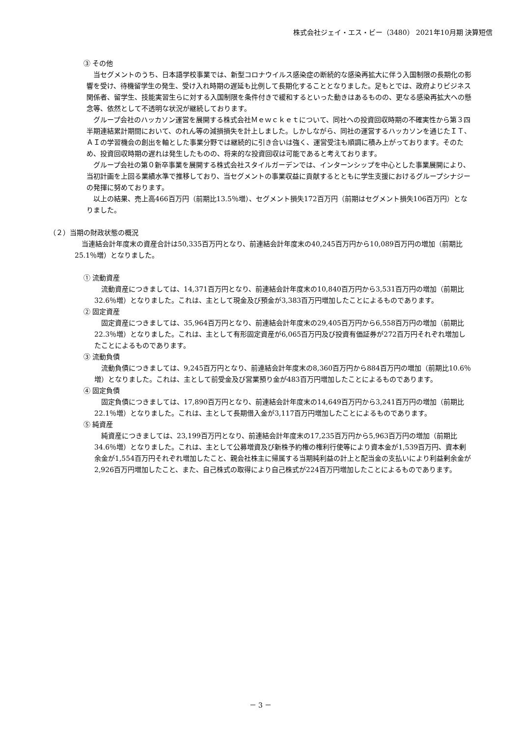株式会社ジェイ・エス・ビー（3480） 2021年10月期 決算短信
③ その他
当セグメントのうち、日本語学校事業では、新型コロナウイルス感染症の断続的な感染再拡大に伴う入国制限の長期化の影響を受け、待機留学生の発生、受け入れ時期の遅延も比例して長期化することとなりました。足もとでは、政府よりビジネス関係者、留学生、技能実習生らに対する入国制限を条件付きで緩和するといった動きはあるものの、更なる感染再拡大への懸念等、依然として不透明な状況が継続しております。
グループ会社のハッカソン運営を展開する株式会社Ｍｅｗｃｋｅｔについて、同社への投資回収時期の不確実性から第３四半期連結累計期間において、のれん等の減損損失を計上しました。しかしながら、同社の運営するハッカソンを通じたＩＴ、ＡＩの学習機会の創出を軸とした事業分野では継続的に引き合いは強く、運営受注も順調に積み上がっております。そのため、投資回収時期の遅れは発生したものの、将来的な投資回収は可能であると考えております。
グループ会社の第０新卒事業を展開する株式会社スタイルガーデンでは、インターンシップを中心とした事業展開により、当初計画を上回る業績水準で推移しており、当セグメントの事業収益に貢献するとともに学生支援におけるグループシナジーの発揮に努めております。
以上の結果、売上高466百万円（前期比13.5％増）、セグメント損失172百万円（前期はセグメント損失106百万円）となりました。
（２）当期の財政状態の概況
当連結会計年度末の資産合計は50,335百万円となり、前連結会計年度末の40,245百万円から10,089百万円の増加（前期比25.1％増）となりました。
① 流動資産
流動資産につきましては、14,371百万円となり、前連結会計年度末の10,840百万円から3,531百万円の増加（前期比32.6％増）となりました。これは、主として現金及び預金が3,383百万円増加したことによるものであります。
② 固定資産
固定資産につきましては、35,964百万円となり、前連結会計年度末の29,405百万円から6,558百万円の増加（前期比22.3％増）となりました。これは、主として有形固定資産が6,065百万円及び投資有価証券が272百万円それぞれ増加したことによるものであります。
③ 流動負債
流動負債につきましては、9,245百万円となり、前連結会計年度末の8,360百万円から884百万円の増加（前期比10.6％増）となりました。これは、主として前受金及び営業預り金が483百万円増加したことによるものであります。
④ 固定負債
固定負債につきましては、17,890百万円となり、前連結会計年度末の14,649百万円から3,241百万円の増加（前期比22.1％増）となりました。これは、主として長期借入金が3,117百万円増加したことによるものであります。
⑤ 純資産
純資産につきましては、23,199百万円となり、前連結会計年度末の17,235百万円から5,963百万円の増加（前期比34.6％増）となりました。これは、主として公募増資及び新株予約権の権利行使等により資本金が1,539百万円、資本剰余金が1,554百万円それぞれ増加したこと、親会社株主に帰属する当期純利益の計上と配当金の支払いにより利益剰余金が2,926百万円増加したこと、また、自己株式の取得により自己株式が224百万円増加したことによるものであります。
－ 3 －